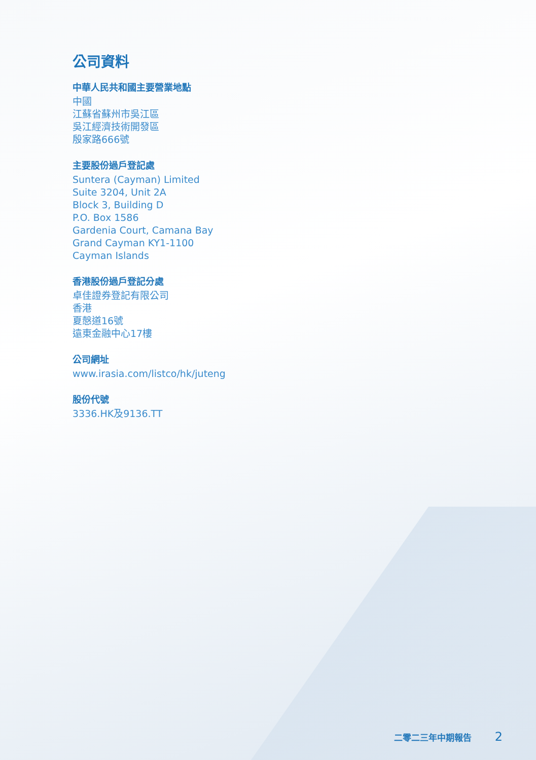公司資料
中華人民共和國主要營業地點
中國
江蘇省蘇州市吳江區
吳江經濟技術開發區
殷家路666號
主要股份過戶登記處
Suntera (Cayman) Limited
Suite 3204, Unit 2A
Block 3, Building D
P.O. Box 1586
Gardenia Court, Camana Bay
Grand Cayman KY1-1100
Cayman Islands
香港股份過戶登記分處
卓佳證券登記有限公司
香港
夏慤道16號
遠東金融中心17樓
公司網址
www.irasia.com/listco/hk/juteng
股份代號
3336.HK及9136.TT
二零二三年中期報告 2